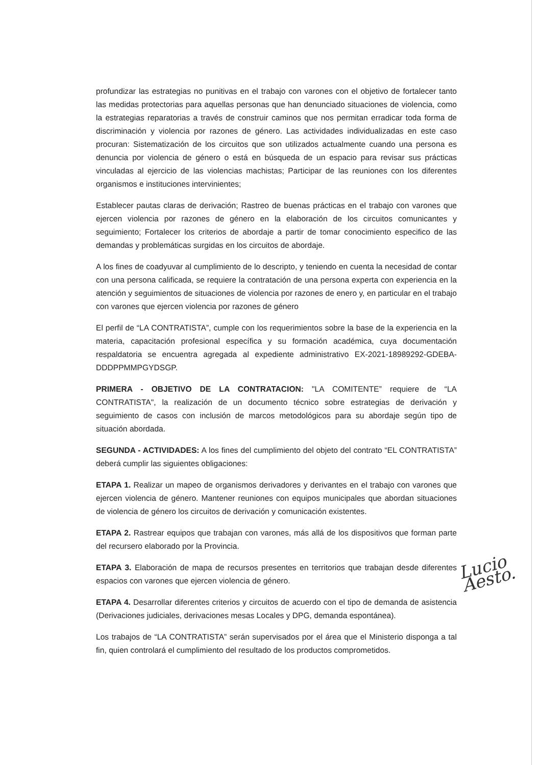profundizar las estrategias no punitivas en el trabajo con varones con el objetivo de fortalecer tanto las medidas protectorias para aquellas personas que han denunciado situaciones de violencia, como la estrategias reparatorias a través de construir caminos que nos permitan erradicar toda forma de discriminación y violencia por razones de género. Las actividades individualizadas en este caso procuran: Sistematización de los circuitos que son utilizados actualmente cuando una persona es denuncia por violencia de género o está en búsqueda de un espacio para revisar sus prácticas vinculadas al ejercicio de las violencias machistas; Participar de las reuniones con los diferentes organismos e instituciones intervinientes;
Establecer pautas claras de derivación; Rastreo de buenas prácticas en el trabajo con varones que ejercen violencia por razones de género en la elaboración de los circuitos comunicantes y seguimiento; Fortalecer los criterios de abordaje a partir de tomar conocimiento especifico de las demandas y problemáticas surgidas en los circuitos de abordaje.
A los fines de coadyuvar al cumplimiento de lo descripto, y teniendo en cuenta la necesidad de contar con una persona calificada, se requiere la contratación de una persona experta con experiencia en la atención y seguimientos de situaciones de violencia por razones de enero y, en particular en el trabajo con varones que ejercen violencia por razones de género
El perfil de “LA CONTRATISTA”, cumple con los requerimientos sobre la base de la experiencia en la materia, capacitación profesional específica y su formación académica, cuya documentación respaldatoria se encuentra agregada al expediente administrativo EX-2021-18989292-GDEBA-DDDPPMMPGYDSGP.
PRIMERA - OBJETIVO DE LA CONTRATACION: "LA COMITENTE” requiere de “LA CONTRATISTA", la realización de un documento técnico sobre estrategias de derivación y seguimiento de casos con inclusión de marcos metodológicos para su abordaje según tipo de situación abordada.
SEGUNDA - ACTIVIDADES: A los fines del cumplimiento del objeto del contrato “EL CONTRATISTA” deberá cumplir las siguientes obligaciones:
ETAPA 1. Realizar un mapeo de organismos derivadores y derivantes en el trabajo con varones que ejercen violencia de género. Mantener reuniones con equipos municipales que abordan situaciones de violencia de género los circuitos de derivación y comunicación existentes.
ETAPA 2. Rastrear equipos que trabajan con varones, más allá de los dispositivos que forman parte del recursero elaborado por la Provincia.
ETAPA 3. Elaboración de mapa de recursos presentes en territorios que trabajan desde diferentes espacios con varones que ejercen violencia de género.
ETAPA 4. Desarrollar diferentes criterios y circuitos de acuerdo con el tipo de demanda de asistencia (Derivaciones judiciales, derivaciones mesas Locales y DPG, demanda espontánea).
Los trabajos de “LA CONTRATISTA” serán supervisados por el área que el Ministerio disponga a tal fin, quien controlará el cumplimiento del resultado de los productos comprometidos.
Lucio Aesto.